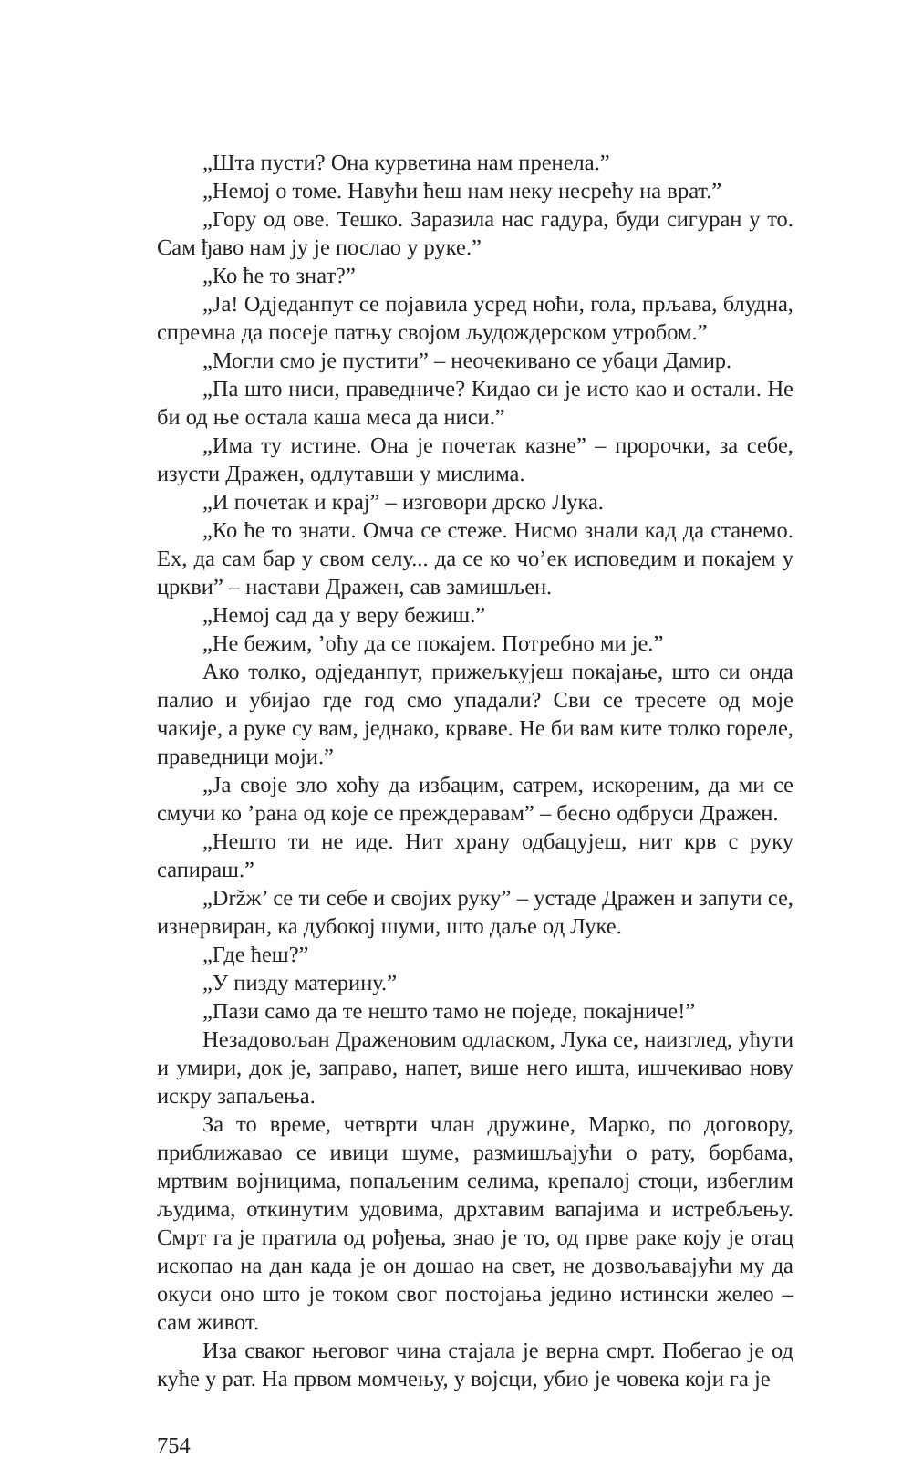„Шта пусти? Она курветина нам пренела.”
„Немој о томе. Навући ћеш нам неку несрећу на врат.”
„Гору од ове. Тешко. Заразила нас гадура, буди сигуран у то. Сам ђаво нам ју је послао у руке.”
„Ко ће то знат?”
„Ја! Одједанпут се појавила усред ноћи, гола, прљава, блудна, спремна да посеје патњу својом људождерском утробом.”
„Могли смо је пустити” – неочекивано се убаци Дамир.
„Па што ниси, праведниче? Кидао си је исто као и остали. Не би од ње остала каша меса да ниси.”
„Има ту истине. Она је почетак казне” – пророчки, за себе, изусти Дражен, одлутавши у мислима.
„И почетак и крај” – изговори дрско Лука.
„Ко ће то знати. Омча се стеже. Нисмо знали кад да станемо. Ех, да сам бар у свом селу... да се ко чо’ек исповедим и покајем у цркви” – настави Дражен, сав замишљен.
„Немој сад да у веру бежиш.”
„Не бежим, ’оћу да се покајем. Потребно ми је.”
Ако толко, одједанпут, прижељкујеш покајање, што си онда палио и убијао где год смо упадали? Сви се тресете од моје чакије, а руке су вам, једнако, крваве. Не би вам ките толко гореле, праведници моји.”
„Ја своје зло хоћу да избацим, сатрем, искореним, да ми се смучи ко ’рана од које се преждеравам” – бесно одбруси Дражен.
„Нешто ти не иде. Нит храну одбацујеш, нит крв с руку сапираш.”
„Držж’ се ти себе и својих руку” – устаде Дражен и запути се, изнервиран, ка дубокој шуми, што даље од Луке.
„Где ћеш?”
„У пизду материну.”
„Пази само да те нешто тамо не поједе, покајниче!”
Незадовољан Дражен­овим одласком, Лука се, наизглед, ућути и умири, док је, заправо, напет, више него ишта, ишчекивао нову искру запаљења.
За то време, четврти члан дружине, Марко, по договору, приближавао се ивици шуме, размишљајући о рату, борбама, мртвим војницима, попаљеним селима, крепалој стоци, избеглим људима, откинутим удовима, дрхтавим вапајима и истребљењу. Смрт га је пратила од рођења, знао је то, од прве раке коју је отац ископао на дан када је он дошао на свет, не дозвољавајући му да окуси оно што је током свог постојања једино истински желео – сам живот.
Иза сваког његовог чина стајала је верна смрт. Побегао је од куће у рат. На првом момчењу, у војсци, убио је човека који га је
754